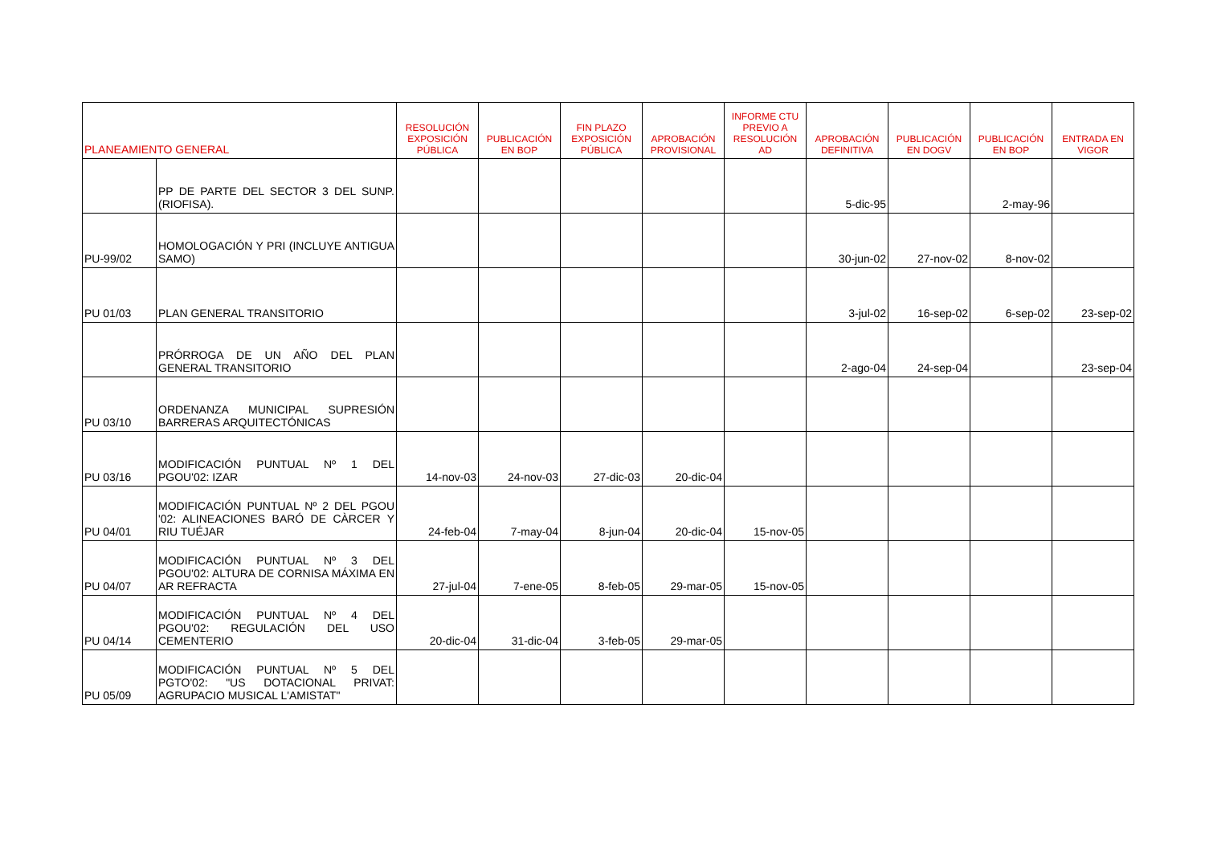| PLANEAMIENTO GENERAL | | RESOLUCIÓN EXPOSICIÓN PÚBLICA | PUBLICACIÓN EN BOP | FIN PLAZO EXPOSICIÓN PÚBLICA | APROBACIÓN PROVISIONAL | INFORME CTU PREVIO A RESOLUCIÓN AD | APROBACIÓN DEFINITIVA | PUBLICACIÓN EN DOGV | PUBLICACIÓN EN BOP | ENTRADA EN VIGOR |
| --- | --- | --- | --- | --- | --- | --- | --- | --- | --- | --- |
| | PP DE PARTE DEL SECTOR 3 DEL SUNP. (RIOFISA). | | | | | | 5-dic-95 | | 2-may-96 | |
| PU-99/02 | HOMOLOGACIÓN Y PRI (INCLUYE ANTIGUA SAMO) | | | | | | 30-jun-02 | 27-nov-02 | 8-nov-02 | |
| PU 01/03 | PLAN GENERAL TRANSITORIO | | | | | | 3-jul-02 | 16-sep-02 | 6-sep-02 | 23-sep-02 |
| | PRÓRROGA DE UN AÑO DEL PLAN GENERAL TRANSITORIO | | | | | | 2-ago-04 | 24-sep-04 | | 23-sep-04 |
| PU 03/10 | ORDENANZA MUNICIPAL SUPRESIÓN BARRERAS ARQUITECTÓNICAS | | | | | | | | | |
| PU 03/16 | MODIFICACIÓN PUNTUAL Nº 1 DEL PGOU'02: IZAR | 14-nov-03 | 24-nov-03 | 27-dic-03 | 20-dic-04 | | | | | |
| PU 04/01 | MODIFICACIÓN PUNTUAL Nº 2 DEL PGOU '02: ALINEACIONES BARÓ DE CÀRCER Y RIU TUÉJAR | 24-feb-04 | 7-may-04 | 8-jun-04 | 20-dic-04 | 15-nov-05 | | | | |
| PU 04/07 | MODIFICACIÓN PUNTUAL Nº 3 DEL PGOU'02: ALTURA DE CORNISA MÁXIMA EN AR REFRACTA | 27-jul-04 | 7-ene-05 | 8-feb-05 | 29-mar-05 | 15-nov-05 | | | | |
| PU 04/14 | MODIFICACIÓN PUNTUAL Nº 4 DEL PGOU'02: REGULACIÓN DEL USO CEMENTERIO | 20-dic-04 | 31-dic-04 | 3-feb-05 | 29-mar-05 | | | | | |
| PU 05/09 | MODIFICACIÓN PUNTUAL Nº 5 DEL PGTO'02: "US DOTACIONAL PRIVAT: AGRUPACIO MUSICAL L'AMISTAT" | | | | | | | | | |